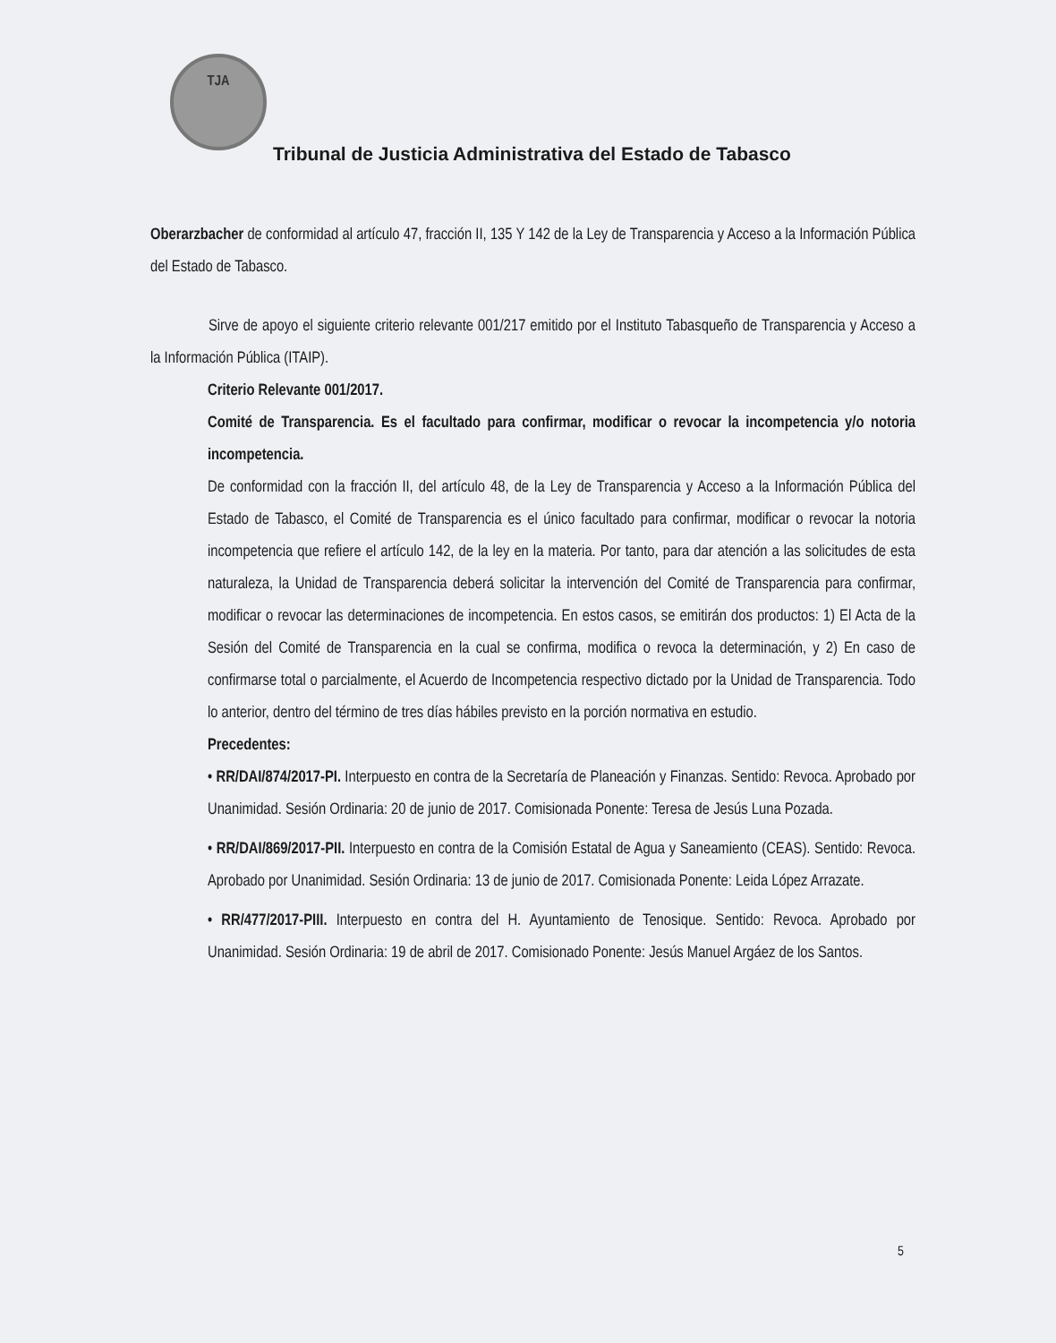TJA
Tribunal de Justicia Administrativa del Estado de Tabasco
Oberarzbacher de conformidad al artículo 47, fracción II, 135 Y 142 de la Ley de Transparencia y Acceso a la Información Pública del Estado de Tabasco.
Sirve de apoyo el siguiente criterio relevante 001/217 emitido por el Instituto Tabasqueño de Transparencia y Acceso a la Información Pública (ITAIP).
Criterio Relevante 001/2017.
Comité de Transparencia. Es el facultado para confirmar, modificar o revocar la incompetencia y/o notoria incompetencia.
De conformidad con la fracción II, del artículo 48, de la Ley de Transparencia y Acceso a la Información Pública del Estado de Tabasco, el Comité de Transparencia es el único facultado para confirmar, modificar o revocar la notoria incompetencia que refiere el artículo 142, de la ley en la materia. Por tanto, para dar atención a las solicitudes de esta naturaleza, la Unidad de Transparencia deberá solicitar la intervención del Comité de Transparencia para confirmar, modificar o revocar las determinaciones de incompetencia. En estos casos, se emitirán dos productos: 1) El Acta de la Sesión del Comité de Transparencia en la cual se confirma, modifica o revoca la determinación, y 2) En caso de confirmarse total o parcialmente, el Acuerdo de Incompetencia respectivo dictado por la Unidad de Transparencia. Todo lo anterior, dentro del término de tres días hábiles previsto en la porción normativa en estudio.
Precedentes:
• RR/DAI/874/2017-PI. Interpuesto en contra de la Secretaría de Planeación y Finanzas. Sentido: Revoca. Aprobado por Unanimidad. Sesión Ordinaria: 20 de junio de 2017. Comisionada Ponente: Teresa de Jesús Luna Pozada.
• RR/DAI/869/2017-PII. Interpuesto en contra de la Comisión Estatal de Agua y Saneamiento (CEAS). Sentido: Revoca. Aprobado por Unanimidad. Sesión Ordinaria: 13 de junio de 2017. Comisionada Ponente: Leida López Arrazate.
• RR/477/2017-PIII. Interpuesto en contra del H. Ayuntamiento de Tenosique. Sentido: Revoca. Aprobado por Unanimidad. Sesión Ordinaria: 19 de abril de 2017. Comisionado Ponente: Jesús Manuel Argáez de los Santos.
5